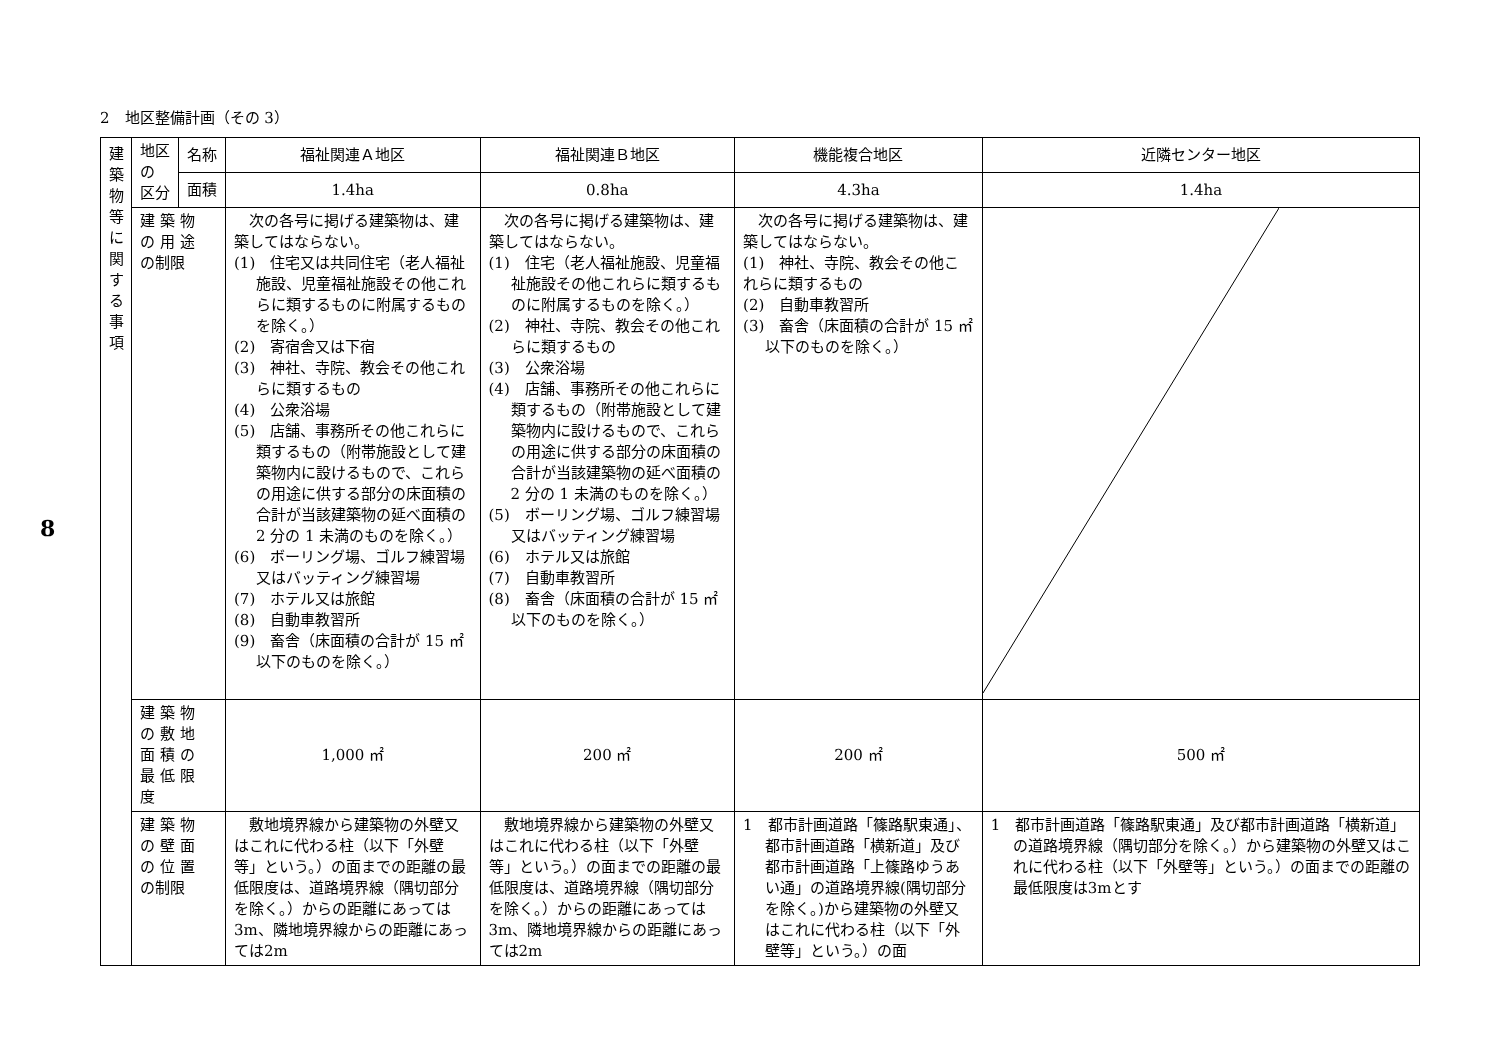8
2　地区整備計画（その 3）
| 建 築 物 等 に 関 す る 事 項 | 地区 の 区分 | 名称 | 福祉関連Ａ地区 | 福祉関連Ｂ地区 | 機能複合地区 | 近隣センター地区 |
| | | 面積 | 1.4ha | 0.8ha | 4.3ha | 1.4ha |
| | 建 築 物 の 用 途 の制限 | | 次の各号に掲げる建築物は、建築してはならない。 (1) 住宅又は共同住宅（老人福祉施設、児童福祉施設その他これらに類するものに附属するものを除く。） (2) 寄宿舎又は下宿 (3) 神社、寺院、教会その他これらに類するもの (4) 公衆浴場 (5) 店舗、事務所その他これらに類するもの（附帯施設として建築物内に設けるもので、これらの用途に供する部分の床面積の合計が当該建築物の延べ面積の 2 分の 1 未満のものを除く。） (6) ボーリング場、ゴルフ練習場又はバッティング練習場 (7) ホテル又は旅館 (8) 自動車教習所 (9) 畜舎（床面積の合計が 15 ㎡以下のものを除く。） | 次の各号に掲げる建築物は、建築してはならない。 (1) 住宅（老人福祉施設、児童福祉施設その他これらに類するものに附属するものを除く。） (2) 神社、寺院、教会その他これらに類するもの (3) 公衆浴場 (4) 店舗、事務所その他これらに類するもの（附帯施設として建築物内に設けるもので、これらの用途に供する部分の床面積の合計が当該建築物の延べ面積の 2 分の 1 未満のものを除く。） (5) ボーリング場、ゴルフ練習場又はバッティング練習場 (6) ホテル又は旅館 (7) 自動車教習所 (8) 畜舎（床面積の合計が 15 ㎡以下のものを除く。） | 次の各号に掲げる建築物は、建築してはならない。 (1) 神社、寺院、教会その他これらに類するもの (2) 自動車教習所 (3) 畜舎（床面積の合計が 15 ㎡以下のものを除く。） | |
| | 建 築 物 の 敷 地 面 積 の 最 低 限 度 | | 1,000 ㎡ | 200 ㎡ | 200 ㎡ | 500 ㎡ |
| | 建 築 物 の 壁 面 の 位 置 の制限 | | 敷地境界線から建築物の外壁又はこれに代わる柱（以下「外壁等」という。）の面までの距離の最低限度は、道路境界線（隅切部分を除く。）からの距離にあっては 3m、隣地境界線からの距離にあっては2m | 敷地境界線から建築物の外壁又はこれに代わる柱（以下「外壁等」という。）の面までの距離の最低限度は、道路境界線（隅切部分を除く。）からの距離にあっては 3m、隣地境界線からの距離にあっては2m | 1 都市計画道路「篠路駅東通」、都市計画道路「横新道」及び都市計画道路「上篠路ゆうあい通」の道路境界線(隅切部分を除く。)から建築物の外壁又はこれに代わる柱（以下「外壁等」という。）の面 | 1 都市計画道路「篠路駅東通」及び都市計画道路「横新道」の道路境界線（隅切部分を除く。）から建築物の外壁又はこれに代わる柱（以下「外壁等」という。）の面までの距離の最低限度は3mとす |